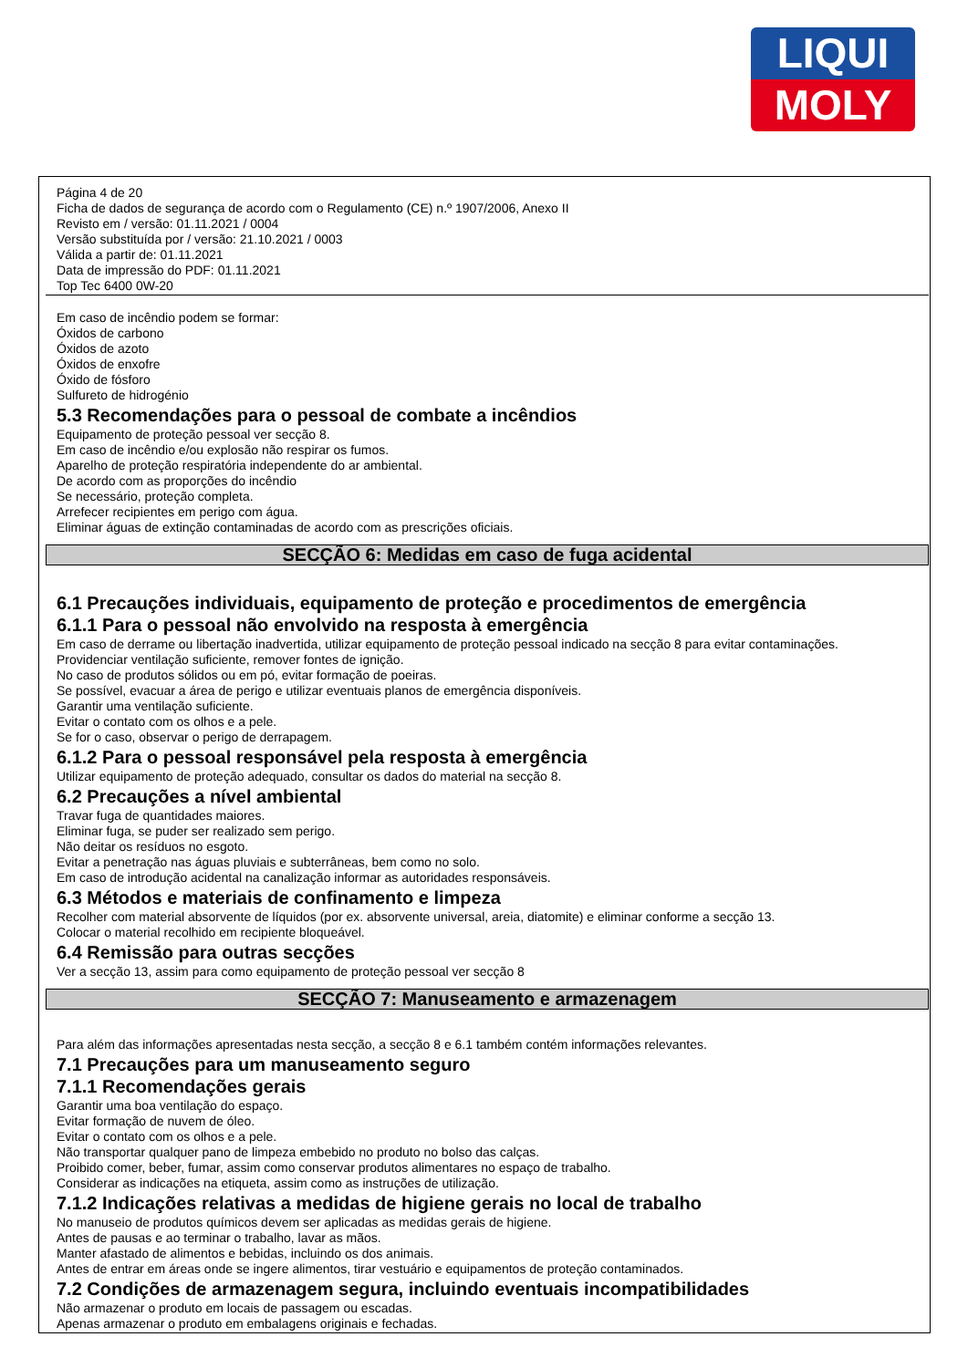LIQUI
MOLY
Página 4 de 20
Ficha de dados de segurança de acordo com o Regulamento (CE) n.º 1907/2006, Anexo II
Revisto em / versão: 01.11.2021 / 0004
Versão substituída por / versão: 21.10.2021 / 0003
Válida a partir de: 01.11.2021
Data de impressão do PDF: 01.11.2021
Top Tec 6400 0W-20
Em caso de incêndio podem se formar:
Óxidos de carbono
Óxidos de azoto
Óxidos de enxofre
Óxido de fósforo
Sulfureto de hidrogénio
5.3 Recomendações para o pessoal de combate a incêndios
Equipamento de proteção pessoal ver secção 8.
Em caso de incêndio e/ou explosão não respirar os fumos.
Aparelho de proteção respiratória independente do ar ambiental.
De acordo com as proporções do incêndio
Se necessário, proteção completa.
Arrefecer recipientes em perigo com água.
Eliminar águas de extinção contaminadas de acordo com as prescrições oficiais.
SECÇÃO 6: Medidas em caso de fuga acidental
6.1 Precauções individuais, equipamento de proteção e procedimentos de emergência
6.1.1 Para o pessoal não envolvido na resposta à emergência
Em caso de derrame ou libertação inadvertida, utilizar equipamento de proteção pessoal indicado na secção 8 para evitar contaminações.
Providenciar ventilação suficiente, remover fontes de ignição.
No caso de produtos sólidos ou em pó, evitar formação de poeiras.
Se possível, evacuar a área de perigo e utilizar eventuais planos de emergência disponíveis.
Garantir uma ventilação suficiente.
Evitar o contato com os olhos e a pele.
Se for o caso, observar o perigo de derrapagem.
6.1.2 Para o pessoal responsável pela resposta à emergência
Utilizar equipamento de proteção adequado, consultar os dados do material na secção 8.
6.2 Precauções a nível ambiental
Travar fuga de quantidades maiores.
Eliminar fuga, se puder ser realizado sem perigo.
Não deitar os resíduos no esgoto.
Evitar a penetração nas águas pluviais e subterrâneas, bem como no solo.
Em caso de introdução acidental na canalização informar as autoridades responsáveis.
6.3 Métodos e materiais de confinamento e limpeza
Recolher com material absorvente de líquidos (por ex. absorvente universal, areia, diatomite) e eliminar conforme a secção 13.
Colocar o material recolhido em recipiente bloqueável.
6.4 Remissão para outras secções
Ver a secção 13, assim para como equipamento de proteção pessoal ver secção 8
SECÇÃO 7: Manuseamento e armazenagem
Para além das informações apresentadas nesta secção, a secção 8 e 6.1 também contém informações relevantes.
7.1 Precauções para um manuseamento seguro
7.1.1 Recomendações gerais
Garantir uma boa ventilação do espaço.
Evitar formação de nuvem de óleo.
Evitar o contato com os olhos e a pele.
Não transportar qualquer pano de limpeza embebido no produto no bolso das calças.
Proibido comer, beber, fumar, assim como conservar produtos alimentares no espaço de trabalho.
Considerar as indicações na etiqueta, assim como as instruções de utilização.
7.1.2 Indicações relativas a medidas de higiene gerais no local de trabalho
No manuseio de produtos químicos devem ser aplicadas as medidas gerais de higiene.
Antes de pausas e ao terminar o trabalho, lavar as mãos.
Manter afastado de alimentos e bebidas, incluindo os dos animais.
Antes de entrar em áreas onde se ingere alimentos, tirar vestuário e equipamentos de proteção contaminados.
7.2 Condições de armazenagem segura, incluindo eventuais incompatibilidades
Não armazenar o produto em locais de passagem ou escadas.
Apenas armazenar o produto em embalagens originais e fechadas.